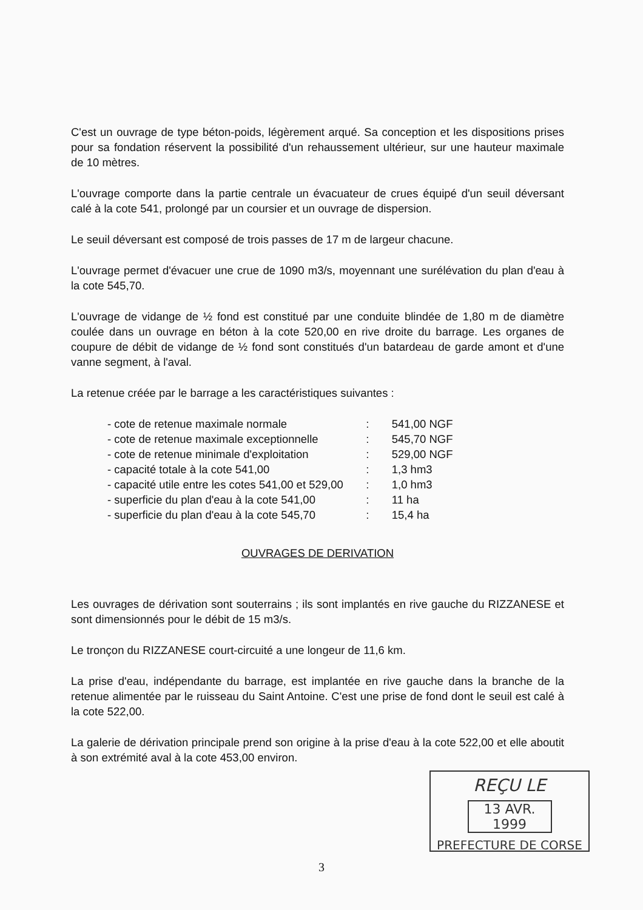C'est un ouvrage de type béton-poids, légèrement arqué. Sa conception et les dispositions prises pour sa fondation réservent la possibilité d'un rehaussement ultérieur, sur une hauteur maximale de 10 mètres.
L'ouvrage comporte dans la partie centrale un évacuateur de crues équipé d'un seuil déversant calé à la cote 541, prolongé par un coursier et un ouvrage de dispersion.
Le seuil déversant est composé de trois passes de 17 m de largeur chacune.
L'ouvrage permet d'évacuer une crue de 1090 m3/s, moyennant une surélévation du plan d'eau à la cote 545,70.
L'ouvrage de vidange de ½ fond est constitué par une conduite blindée de 1,80 m de diamètre coulée dans un ouvrage en béton à la cote 520,00 en rive droite du barrage. Les organes de coupure de débit de vidange de ½ fond sont constitués d'un batardeau de garde amont et d'une vanne segment, à l'aval.
La retenue créée par le barrage a les caractéristiques suivantes :
| - cote de retenue maximale normale | : | 541,00 NGF |
| - cote de retenue maximale exceptionnelle | : | 545,70 NGF |
| - cote de retenue minimale d'exploitation | : | 529,00 NGF |
| - capacité totale à la cote 541,00 | : | 1,3 hm3 |
| - capacité utile entre les cotes 541,00 et 529,00 | : | 1,0 hm3 |
| - superficie du plan d'eau à la cote 541,00 | : | 11 ha |
| - superficie du plan d'eau à la cote 545,70 | : | 15,4 ha |
OUVRAGES DE DERIVATION
Les ouvrages de dérivation sont souterrains ; ils sont implantés en rive gauche du RIZZANESE et sont dimensionnés pour le débit de 15 m3/s.
Le tronçon du RIZZANESE court-circuité a une longeur de 11,6 km.
La prise d'eau, indépendante du barrage, est implantée en rive gauche dans la branche de la retenue alimentée par le ruisseau du Saint Antoine. C'est une prise de fond dont le seuil est calé à la cote 522,00.
La galerie de dérivation principale prend son origine à la prise d'eau à la cote 522,00 et elle aboutit à son extrémité aval à la cote 453,00 environ.
REÇU LE
13 AVR. 1999
PREFECTURE DE CORSE
3